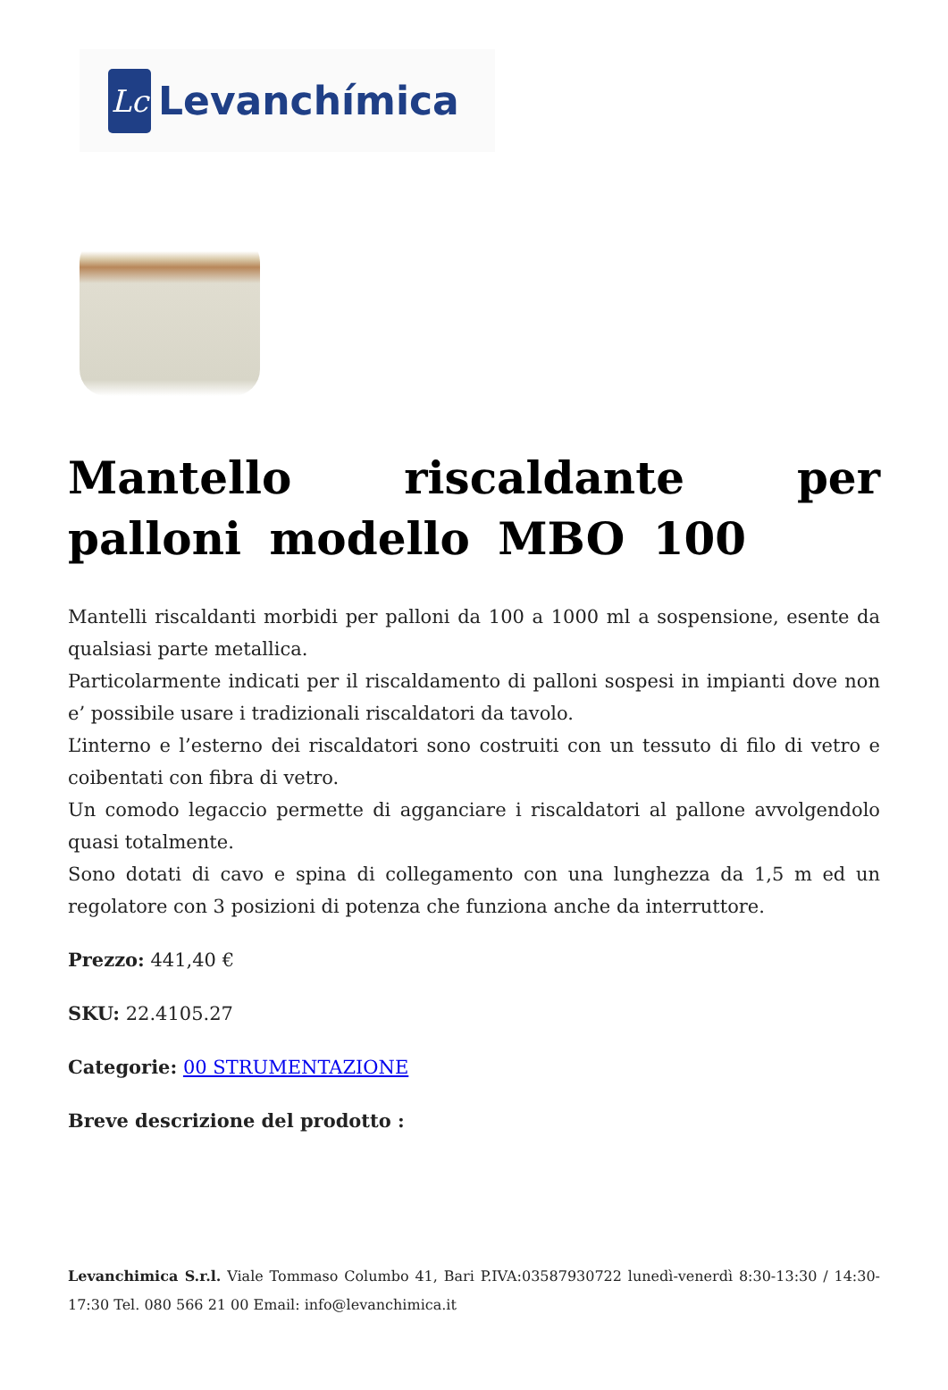Lc
Levanchímica
Mantello riscaldante per palloni modello MBO 100
Mantelli riscaldanti morbidi per palloni da 100 a 1000 ml a sospensione, esente da qualsiasi parte metallica.
Particolarmente indicati per il riscaldamento di palloni sospesi in impianti dove non e’ possibile usare i tradizionali riscaldatori da tavolo.
L’interno e l’esterno dei riscaldatori sono costruiti con un tessuto di filo di vetro e coibentati con fibra di vetro.
Un comodo legaccio permette di agganciare i riscaldatori al pallone avvolgendolo quasi totalmente.
Sono dotati di cavo e spina di collegamento con una lunghezza da 1,5 m ed un regolatore con 3 posizioni di potenza che funziona anche da interruttore.
Prezzo: 441,40 €
SKU: 22.4105.27
Categorie: 00 STRUMENTAZIONE
Breve descrizione del prodotto :
Levanchimica S.r.l. Viale Tommaso Columbo 41, Bari P.IVA:03587930722 lunedì-venerdì 8:30-13:30 / 14:30-17:30 Tel. 080 566 21 00 Email: info@levanchimica.it